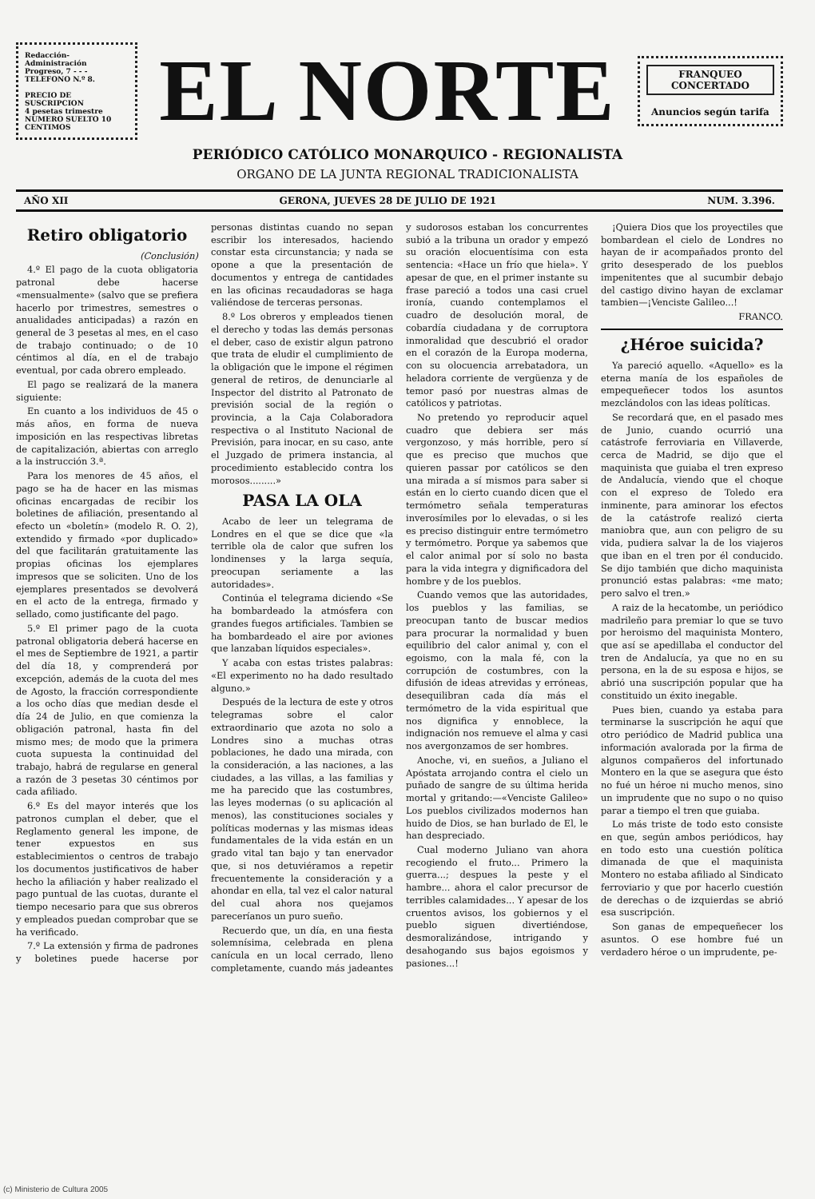Redacción-Administración
Progreso, 7 - - - TELEFONO N.º 8.
PRECIO DE SUSCRIPCION
4 pesetas trimestre
NUMERO SUELTO 10 CENTIMOS
EL NORTE
FRANQUEO
CONCERTADO
Anuncios según tarifa
PERIÓDICO CATÓLICO MONARQUICO - REGIONALISTA
ORGANO DE LA JUNTA REGIONAL TRADICIONALISTA
AÑO XII GERONA, JUEVES 28 DE JULIO DE 1921 NUM. 3.396.
Retiro obligatorio
(Conclusión)
4.º El pago de la cuota obligatoria patronal debe hacerse «mensualmente» (salvo que se prefiera hacerlo por trimestres, semestres o anualidades anticipadas) a razón en general de 3 pesetas al mes, en el caso de trabajo continuado; o de 10 céntimos al día, en el de trabajo eventual, por cada obrero empleado.
El pago se realizará de la manera siguiente:
En cuanto a los individuos de 45 o más años, en forma de nueva imposición en las respectivas libretas de capitalización, abiertas con arreglo a la instrucción 3.ª.
Para los menores de 45 años, el pago se ha de hacer en las mismas oficinas encargadas de recibir los boletines de afiliación, presentando al efecto un «boletín» (modelo R. O. 2), extendido y firmado «por duplicado» del que facilitarán gratuitamente las propias oficinas los ejemplares impresos que se soliciten. Uno de los ejemplares presentados se devolverá en el acto de la entrega, firmado y sellado, como justificante del pago.
5.º El primer pago de la cuota patronal obligatoria deberá hacerse en el mes de Septiembre de 1921, a partir del día 18, y comprenderá por excepción, además de la cuota del mes de Agosto, la fracción correspondiente a los ocho días que median desde el día 24 de Julio, en que comienza la obligación patronal, hasta fin del mismo mes; de modo que la primera cuota supuesta la continuidad del trabajo, habrá de regularse en general a razón de 3 pesetas 30 céntimos por cada afiliado.
6.º Es del mayor interés que los patronos cumplan el deber, que el Reglamento general les impone, de tener expuestos en sus establecimientos o centros de trabajo los documentos justificativos de haber hecho la afiliación y haber realizado el pago puntual de las cuotas, durante el tiempo necesario para que sus obreros y empleados puedan comprobar que se ha verificado.
7.º La extensión y firma de padrones y boletines puede hacerse por personas distintas cuando no sepan escribir los interesados, haciendo constar esta circunstancia; y nada se opone a que la presentación de documentos y entrega de cantidades en las oficinas recaudadoras se haga valiéndose de terceras personas.
8.º Los obreros y empleados tienen el derecho y todas las demás personas el deber, caso de existir algun patrono que trata de eludir el cumplimiento de la obligación que le impone el régimen general de retiros, de denunciarle al Inspector del distrito al Patronato de previsión social de la región o provincia, a la Caja Colaboradora respectiva o al Instituto Nacional de Previsión, para inocar, en su caso, ante el Juzgado de primera instancia, al procedimiento establecido contra los morosos.........»
PASA LA OLA
Acabo de leer un telegrama de Londres en el que se dice que «la terrible ola de calor que sufren los londinenses y la larga sequía, preocupan seriamente a las autoridades».
Continúa el telegrama diciendo «Se ha bombardeado la atmósfera con grandes fuegos artificiales. Tambien se ha bombardeado el aire por aviones que lanzaban líquidos especiales».
Y acaba con estas tristes palabras: «El experimento no ha dado resultado alguno.»
Después de la lectura de este y otros telegramas sobre el calor extraordinario que azota no solo a Londres sino a muchas otras poblaciones, he dado una mirada, con la consideración, a las naciones, a las ciudades, a las villas, a las familias y me ha parecido que las costumbres, las leyes modernas (o su aplicación al menos), las constituciones sociales y políticas modernas y las mismas ideas fundamentales de la vida están en un grado vital tan bajo y tan enervador que, si nos detuviéramos a repetir frecuentemente la consideración y a ahondar en ella, tal vez el calor natural del cual ahora nos quejamos pareceríanos un puro sueño.
Recuerdo que, un día, en una fiesta solemnísima, celebrada en plena canícula en un local cerrado, lleno completamente, cuando más jadeantes y sudorosos estaban los concurrentes subió a la tribuna un orador y empezó su oración elocuentísima con esta sentencia: «Hace un frío que hiela». Y apesar de que, en el primer instante su frase pareció a todos una casi cruel ironía, cuando contemplamos el cuadro de desolución moral, de cobardía ciudadana y de corruptora inmoralidad que descubrió el orador en el corazón de la Europa moderna, con su olocuencia arrebatadora, un heladora corriente de vergüenza y de temor pasó por nuestras almas de católicos y patriotas.
No pretendo yo reproducir aquel cuadro que debiera ser más vergonzoso, y más horrible, pero sí que es preciso que muchos que quieren passar por católicos se den una mirada a sí mismos para saber si están en lo cierto cuando dicen que el termómetro señala temperaturas inverosímiles por lo elevadas, o si les es preciso distinguir entre termómetro y termómetro. Porque ya sabemos que el calor animal por sí solo no basta para la vida integra y dignificadora del hombre y de los pueblos.
Cuando vemos que las autoridades, los pueblos y las familias, se preocupan tanto de buscar medios para procurar la normalidad y buen equilibrio del calor animal y, con el egoismo, con la mala fé, con la corrupción de costumbres, con la difusión de ideas atrevidas y erróneas, desequilibran cada día más el termómetro de la vida espiritual que nos dignifica y ennoblece, la indignación nos remueve el alma y casi nos avergonzamos de ser hombres.
Anoche, vi, en sueños, a Juliano el Apóstata arrojando contra el cielo un puñado de sangre de su última herida mortal y gritando:—«Venciste Galileo» Los pueblos civilizados modernos han huido de Dios, se han burlado de El, le han despreciado.
Cual moderno Juliano van ahora recogiendo el fruto... Primero la guerra...; despues la peste y el hambre... ahora el calor precursor de terribles calamidades... Y apesar de los cruentos avisos, los gobiernos y el pueblo siguen divertiéndose, desmoralizándose, intrigando y desahogando sus bajos egoismos y pasiones...!
¡Quiera Dios que los proyectiles que bombardean el cielo de Londres no hayan de ir acompañados pronto del grito desesperado de los pueblos impenitentes que al sucumbir debajo del castigo divino hayan de exclamar tambien—¡Venciste Galileo...!
FRANCO.
¿Héroe suicida?
Ya pareció aquello. «Aquello» es la eterna manía de los españoles de empequeñecer todos los asuntos mezclándolos con las ideas políticas.
Se recordará que, en el pasado mes de Junio, cuando ocurrió una catástrofe ferroviaria en Villaverde, cerca de Madrid, se dijo que el maquinista que guiaba el tren expreso de Andalucía, viendo que el choque con el expreso de Toledo era inminente, para aminorar los efectos de la catástrofe realizó cierta maniobra que, aun con peligro de su vida, pudiera salvar la de los viajeros que iban en el tren por él conducido. Se dijo también que dicho maquinista pronunció estas palabras: «me mato; pero salvo el tren.»
A raiz de la hecatombe, un periódico madrileño para premiar lo que se tuvo por heroismo del maquinista Montero, que así se apedillaba el conductor del tren de Andalucía, ya que no en su persona, en la de su esposa e hijos, se abrió una suscripción popular que ha constituido un éxito inegable.
Pues bien, cuando ya estaba para terminarse la suscripción he aquí que otro periódico de Madrid publica una información avalorada por la firma de algunos compañeros del infortunado Montero en la que se asegura que ésto no fué un héroe ni mucho menos, sino un imprudente que no supo o no quiso parar a tiempo el tren que guiaba.
Lo más triste de todo esto consiste en que, según ambos periódicos, hay en todo esto una cuestión política dimanada de que el maquinista Montero no estaba afiliado al Sindicato ferroviario y que por hacerlo cuestión de derechas o de izquierdas se abrió esa suscripción.
Son ganas de empequeñecer los asuntos. O ese hombre fué un verdadero héroe o un imprudente, pe-
(c) Ministerio de Cultura 2005